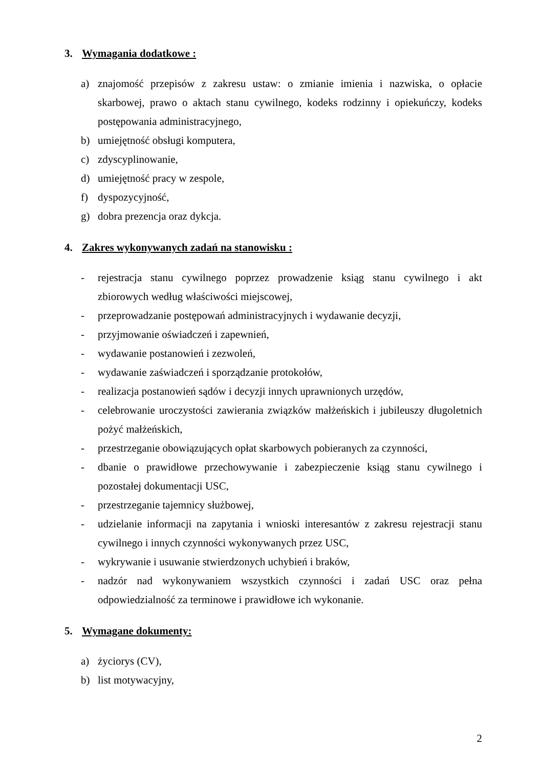3. Wymagania dodatkowe :
a) znajomość przepisów z zakresu ustaw: o zmianie imienia i nazwiska, o opłacie skarbowej, prawo o aktach stanu cywilnego, kodeks rodzinny i opiekuńczy, kodeks postępowania administracyjnego,
b) umiejętność obsługi komputera,
c) zdyscyplinowanie,
d) umiejętność pracy w zespole,
f) dyspozycyjność,
g) dobra prezencja oraz dykcja.
4. Zakres wykonywanych zadań na stanowisku :
- rejestracja stanu cywilnego poprzez prowadzenie ksiąg stanu cywilnego i akt zbiorowych według właściwości miejscowej,
- przeprowadzanie postępowań administracyjnych i wydawanie decyzji,
- przyjmowanie oświadczeń i zapewnień,
- wydawanie postanowień i zezwoleń,
- wydawanie zaświadczeń i sporządzanie protokołów,
- realizacja postanowień sądów i decyzji innych uprawnionych urzędów,
- celebrowanie uroczystości zawierania związków małżeńskich i jubileuszy długoletnich pożyć małżeńskich,
- przestrzeganie obowiązujących opłat skarbowych pobieranych za czynności,
- dbanie o prawidłowe przechowywanie i zabezpieczenie ksiąg stanu cywilnego i pozostałej dokumentacji USC,
- przestrzeganie tajemnicy służbowej,
- udzielanie informacji na zapytania i wnioski interesantów z zakresu rejestracji stanu cywilnego i innych czynności wykonywanych przez USC,
- wykrywanie i usuwanie stwierdzonych uchybień i braków,
- nadzór nad wykonywaniem wszystkich czynności i zadań USC oraz pełna odpowiedzialność za terminowe i prawidłowe ich wykonanie.
5. Wymagane dokumenty:
a) życiorys (CV),
b) list motywacyjny,
2